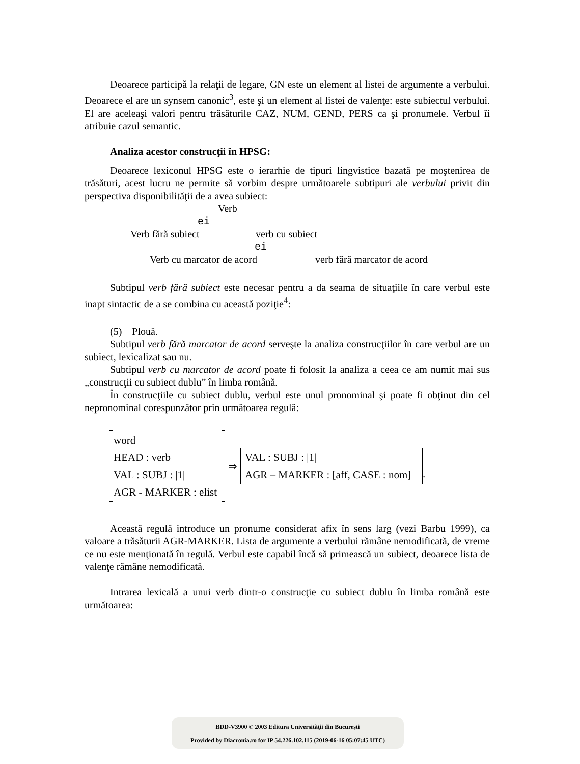Deoarece participă la relaţii de legare, GN este un element al listei de argumente a verbului. Deoarece el are un synsem canonic<sup>3</sup>, este şi un element al listei de valenţe: este subiectul verbului. El are aceleaşi valori pentru trăsăturile CAZ, NUM, GEND, PERS ca şi pronumele. Verbul îi atribuie cazul semantic.
Analiza acestor construcţii în HPSG:
Deoarece lexiconul HPSG este o ierarhie de tipuri lingvistice bazată pe moştenirea de trăsături, acest lucru ne permite să vorbim despre următoarele subtipuri ale verbului privit din perspectiva disponibilităţii de a avea subiect:
Verb
ei
Verb fără subiect verb cu subiect
ei
Verb cu marcator de acord verb fără marcator de acord
Subtipul verb fără subiect este necesar pentru a da seama de situaţiile în care verbul este inapt sintactic de a se combina cu această poziţie<sup>4</sup>:
(5) Plouă.
Subtipul verb fără marcator de acord serveşte la analiza construcţiilor în care verbul are un subiect, lexicalizat sau nu.
Subtipul verb cu marcator de acord poate fi folosit la analiza a ceea ce am numit mai sus „construcţii cu subiect dublu” în limba română.
În construcţiile cu subiect dublu, verbul este unul pronominal şi poate fi obţinut din cel nepronominal corespunzător prin următoarea regulă:
word
HEAD : verb
VAL : SUBJ : |1|
AGR - MARKER : elist
⇒
VAL : SUBJ : |1|
AGR – MARKER : [aff, CASE : nom]
.
Această regulă introduce un pronume considerat afix în sens larg (vezi Barbu 1999), ca valoare a trăsăturii AGR-MARKER. Lista de argumente a verbului rămâne nemodificată, de vreme ce nu este menţionată în regulă. Verbul este capabil încă să primească un subiect, deoarece lista de valenţe rămâne nemodificată.
Intrarea lexicală a unui verb dintr-o construcţie cu subiect dublu în limba română este următoarea:
BDD-V3900 © 2003 Editura Universităţii din Bucureşti
Provided by Diacronia.ro for IP 54.226.102.115 (2019-06-16 05:07:45 UTC)